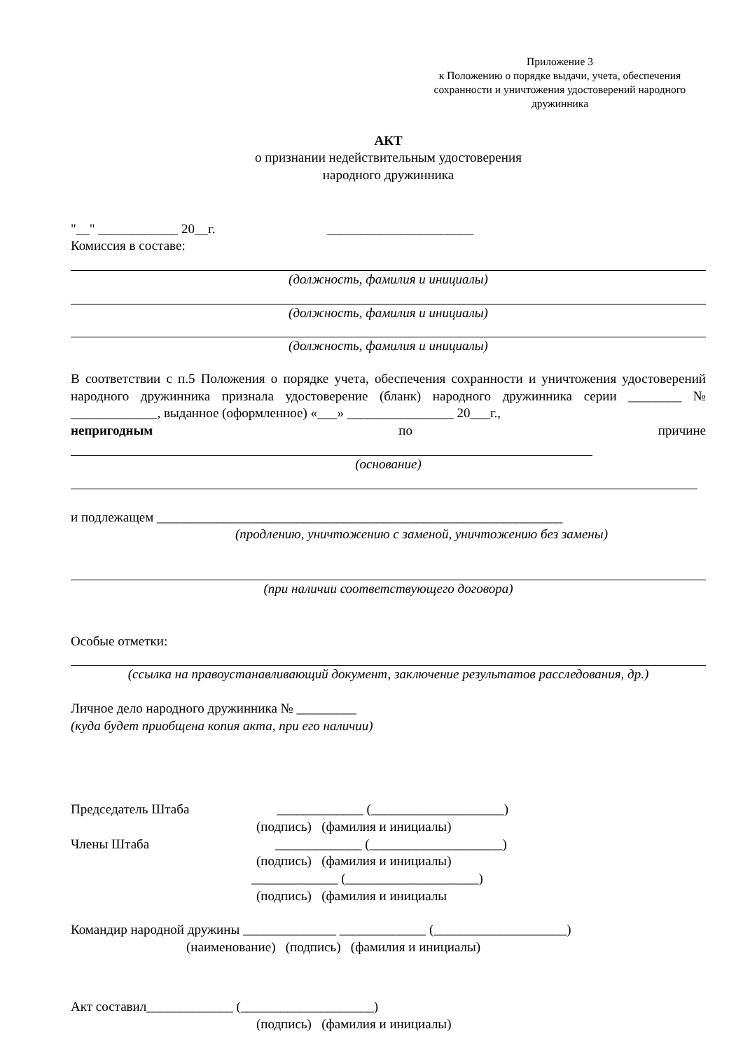Приложение 3
к Положению о порядке выдачи, учета, обеспечения сохранности и уничтожения удостоверений народного дружинника
АКТ
о признании недействительным удостоверения
народного дружинника
"__" ____________ 20__г. ______________________
Комиссия в составе:
(должность, фамилия и инициалы)
(должность, фамилия и инициалы)
(должность, фамилия и инициалы)
В соответствии с п.5 Положения о порядке учета, обеспечения сохранности и уничтожения удостоверений народного дружинника признала удостоверение (бланк) народного дружинника серии ________ № _____________, выданное (оформленное) «___» ________________ 20___г.,
непригодным по причине
(основание)
и подлежащем _____________________________________________________________
(продлению, уничтожению с заменой, уничтожению без замены)
(при наличии соответствующего договора)
Особые отметки:
(ссылка на правоустанавливающий документ, заключение результатов расследования, др.)
Личное дело народного дружинника № _________
(куда будет приобщена копия акта, при его наличии)
Председатель Штаба _____________ (____________________)
(подпись) (фамилия и инициалы)
Члены Штаба _____________ (____________________)
(подпись) (фамилия и инициалы)
_____________ (____________________)
(подпись) (фамилия и инициалы
Командир народной дружины ______________ _____________ (____________________)
(наименование) (подпись) (фамилия и инициалы)
Акт составил_____________ (____________________)
(подпись) (фамилия и инициалы)